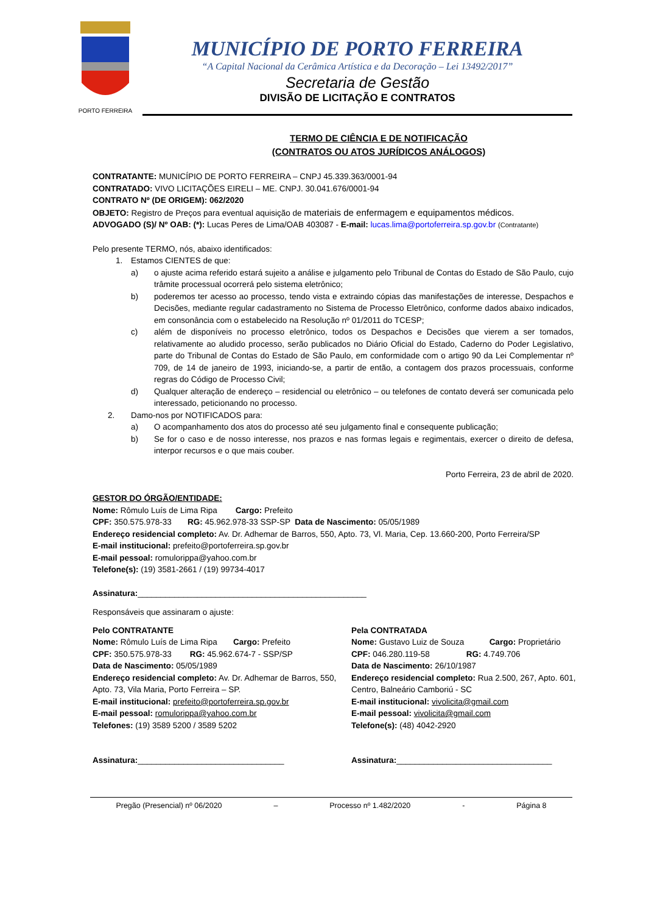PORTO FERREIRA
MUNICÍPIO DE PORTO FERREIRA
“A Capital Nacional da Cerâmica Artística e da Decoração – Lei 13492/2017”
Secretaria de Gestão
DIVISÃO DE LICITAÇÃO E CONTRATOS
TERMO DE CIÊNCIA E DE NOTIFICAÇÃO
(CONTRATOS OU ATOS JURÍDICOS ANÁLOGOS)
CONTRATANTE: MUNICÍPIO DE PORTO FERREIRA – CNPJ 45.339.363/0001-94
CONTRATADO: VIVO LICITAÇÕES EIRELI – ME. CNPJ. 30.041.676/0001-94
CONTRATO Nº (DE ORIGEM): 062/2020
OBJETO: Registro de Preços para eventual aquisição de materiais de enfermagem e equipamentos médicos.
ADVOGADO (S)/ Nº OAB: (*): Lucas Peres de Lima/OAB 403087 - E-mail: lucas.lima@portoferreira.sp.gov.br (Contratante)
Pelo presente TERMO, nós, abaixo identificados:
1. Estamos CIENTES de que:
a) o ajuste acima referido estará sujeito a análise e julgamento pelo Tribunal de Contas do Estado de São Paulo, cujo trâmite processual ocorrerá pelo sistema eletrônico;
b) poderemos ter acesso ao processo, tendo vista e extraindo cópias das manifestações de interesse, Despachos e Decisões, mediante regular cadastramento no Sistema de Processo Eletrônico, conforme dados abaixo indicados, em consonância com o estabelecido na Resolução nº 01/2011 do TCESP;
c) além de disponíveis no processo eletrônico, todos os Despachos e Decisões que vierem a ser tomados, relativamente ao aludido processo, serão publicados no Diário Oficial do Estado, Caderno do Poder Legislativo, parte do Tribunal de Contas do Estado de São Paulo, em conformidade com o artigo 90 da Lei Complementar nº 709, de 14 de janeiro de 1993, iniciando-se, a partir de então, a contagem dos prazos processuais, conforme regras do Código de Processo Civil;
d) Qualquer alteração de endereço – residencial ou eletrônico – ou telefones de contato deverá ser comunicada pelo interessado, peticionando no processo.
2. Damo-nos por NOTIFICADOS para:
a) O acompanhamento dos atos do processo até seu julgamento final e consequente publicação;
b) Se for o caso e de nosso interesse, nos prazos e nas formas legais e regimentais, exercer o direito de defesa, interpor recursos e o que mais couber.
Porto Ferreira, 23 de abril de 2020.
GESTOR DO ÓRGÃO/ENTIDADE:
Nome: Rômulo Luís de Lima Ripa Cargo: Prefeito
CPF: 350.575.978-33 RG: 45.962.978-33 SSP-SP Data de Nascimento: 05/05/1989
Endereço residencial completo: Av. Dr. Adhemar de Barros, 550, Apto. 73, Vl. Maria, Cep. 13.660-200, Porto Ferreira/SP
E-mail institucional: prefeito@portoferreira.sp.gov.br
E-mail pessoal: romulorippa@yahoo.com.br
Telefone(s): (19) 3581-2661 / (19) 99734-4017
Assinatura:__________________________________________________
Responsáveis que assinaram o ajuste:
Pelo CONTRATANTE
Nome: Rômulo Luís de Lima Ripa Cargo: Prefeito
CPF: 350.575.978-33 RG: 45.962.674-7 - SSP/SP
Data de Nascimento: 05/05/1989
Endereço residencial completo: Av. Dr. Adhemar de Barros, 550, Apto. 73, Vila Maria, Porto Ferreira – SP.
E-mail institucional: prefeito@portoferreira.sp.gov.br
E-mail pessoal: romulorippa@yahoo.com.br
Telefones: (19) 3589 5200 / 3589 5202
Assinatura:________________________________
Pela CONTRATADA
Nome: Gustavo Luiz de Souza Cargo: Proprietário
CPF: 046.280.119-58 RG: 4.749.706
Data de Nascimento: 26/10/1987
Endereço residencial completo: Rua 2.500, 267, Apto. 601, Centro, Balneário Camboriú - SC
E-mail institucional: vivolicita@gmail.com
E-mail pessoal: vivolicita@gmail.com
Telefone(s): (48) 4042-2920
Assinatura:__________________________________
Pregão (Presencial) nº 06/2020 – Processo nº 1.482/2020 - Página 8